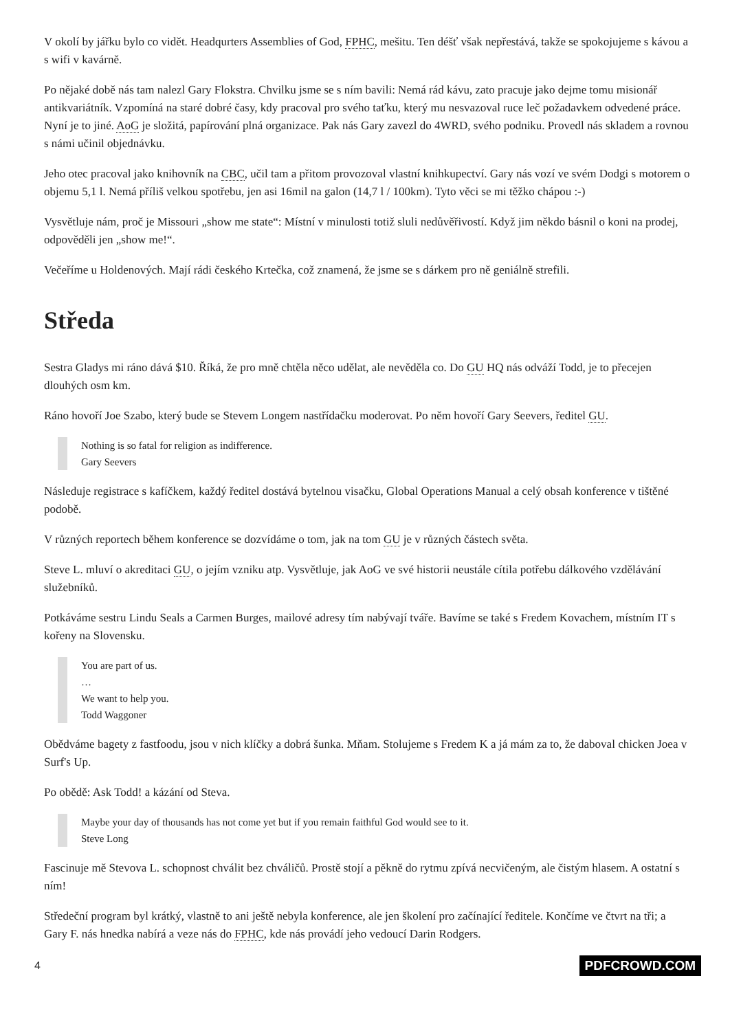V okolí by jářku bylo co vidět. Headqurters Assemblies of God, FPHC, mešitu. Ten déšť však nepřestává, takže se spokojujeme s kávou a s wifi v kavárně.
Po nějaké době nás tam nalezl Gary Flokstra. Chvilku jsme se s ním bavili: Nemá rád kávu, zato pracuje jako dejme tomu misionář antikvariátník. Vzpomíná na staré dobré časy, kdy pracoval pro svého taťku, který mu nesvazoval ruce leč požadavkem odvedené práce. Nyní je to jiné. AoG je složitá, papírování plná organizace. Pak nás Gary zavezl do 4WRD, svého podniku. Provedl nás skladem a rovnou s námi učinil objednávku.
Jeho otec pracoval jako knihovník na CBC, učil tam a přitom provozoval vlastní knihkupectví. Gary nás vozí ve svém Dodgi s motorem o objemu 5,1 l. Nemá příliš velkou spotřebu, jen asi 16mil na galon (14,7 l / 100km). Tyto věci se mi těžko chápou :-)
Vysvětluje nám, proč je Missouri „show me state“: Místní v minulosti totiž sluli nedůvěřivostí. Když jim někdo básnil o koni na prodej, odpověděli jen „show me!“.
Večeříme u Holdenových. Mají rádi českého Krtečka, což znamená, že jsme se s dárkem pro ně geniálně strefili.
Středa
Sestra Gladys mi ráno dává $10. Říká, že pro mně chtěla něco udělat, ale nevěděla co. Do GU HQ nás odváží Todd, je to přecejen dlouhých osm km.
Ráno hovoří Joe Szabo, který bude se Stevem Longem nastřídačku moderovat. Po něm hovoří Gary Seevers, ředitel GU.
Nothing is so fatal for religion as indifference.
Gary Seevers
Následuje registrace s kafíčkem, každý ředitel dostává bytelnou visačku, Global Operations Manual a celý obsah konference v tištěné podobě.
V různých reportech během konference se dozvídáme o tom, jak na tom GU je v různých částech světa.
Steve L. mluví o akreditaci GU, o jejím vzniku atp. Vysvětluje, jak AoG ve své historii neustále cítila potřebu dálkového vzdělávání služebníků.
Potkáváme sestru Lindu Seals a Carmen Burges, mailové adresy tím nabývají tváře. Bavíme se také s Fredem Kovachem, místním IT s kořeny na Slovensku.
You are part of us.
…
We want to help you.
Todd Waggoner
Obědváme bagety z fastfoodu, jsou v nich klíčky a dobrá šunka. Mňam. Stolujeme s Fredem K a já mám za to, že daboval chicken Joea v Surf's Up.
Po obědě: Ask Todd! a kázání od Steva.
Maybe your day of thousands has not come yet but if you remain faithful God would see to it.
Steve Long
Fascinuje mě Stevova L. schopnost chválit bez chváličů. Prostě stojí a pěkně do rytmu zpívá necvičeným, ale čistým hlasem. A ostatní s ním!
Středeční program byl krátký, vlastně to ani ještě nebyla konference, ale jen školení pro začínající ředitele. Končíme ve čtvrt na tři; a Gary F. nás hnedka nabírá a veze nás do FPHC, kde nás provádí jeho vedoucí Darin Rodgers.
4 PDFCROWD.COM